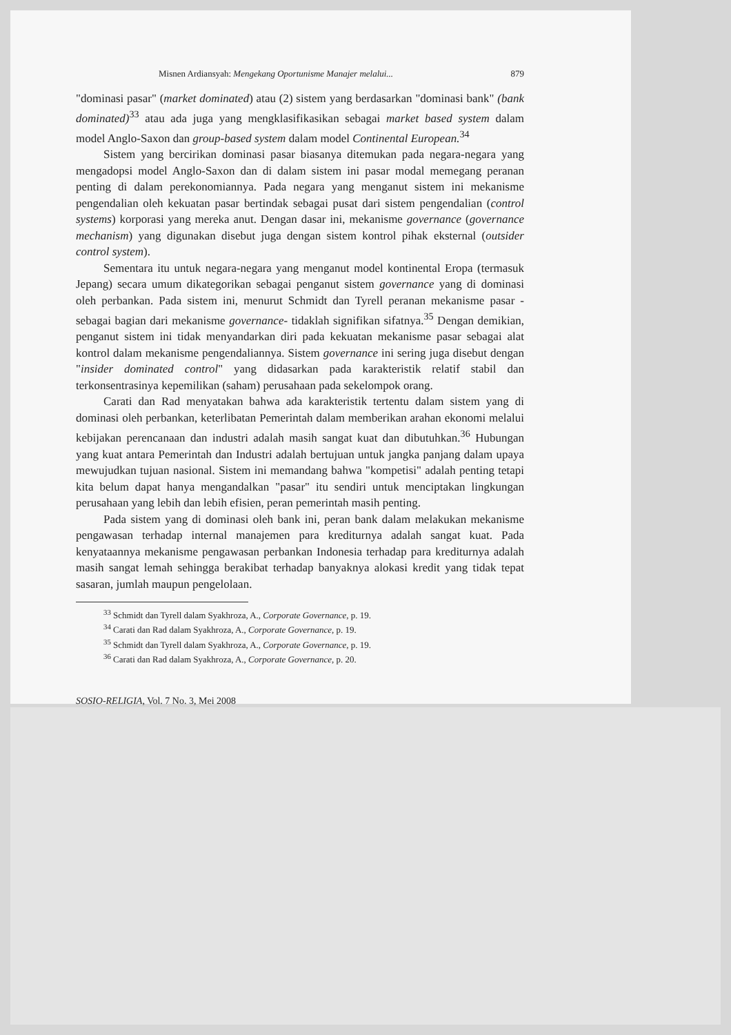Misnen Ardiansyah: Mengekang Oportunisme Manajer melalui... 879
"dominasi pasar" (market dominated) atau (2) sistem yang berdasarkan "dominasi bank" (bank dominated)<sup>33</sup> atau ada juga yang mengklasifikasikan sebagai market based system dalam model Anglo-Saxon dan group-based system dalam model Continental European.<sup>34</sup>
Sistem yang bercirikan dominasi pasar biasanya ditemukan pada negara-negara yang mengadopsi model Anglo-Saxon dan di dalam sistem ini pasar modal memegang peranan penting di dalam perekonomiannya. Pada negara yang menganut sistem ini mekanisme pengendalian oleh kekuatan pasar bertindak sebagai pusat dari sistem pengendalian (control systems) korporasi yang mereka anut. Dengan dasar ini, mekanisme governance (governance mechanism) yang digunakan disebut juga dengan sistem kontrol pihak eksternal (outsider control system).
Sementara itu untuk negara-negara yang menganut model kontinental Eropa (termasuk Jepang) secara umum dikategorikan sebagai penganut sistem governance yang di dominasi oleh perbankan. Pada sistem ini, menurut Schmidt dan Tyrell peranan mekanisme pasar -sebagai bagian dari mekanisme governance- tidaklah signifikan sifatnya.<sup>35</sup> Dengan demikian, penganut sistem ini tidak menyandarkan diri pada kekuatan mekanisme pasar sebagai alat kontrol dalam mekanisme pengendaliannya. Sistem governance ini sering juga disebut dengan "insider dominated control" yang didasarkan pada karakteristik relatif stabil dan terkonsentrasinya kepemilikan (saham) perusahaan pada sekelompok orang.
Carati dan Rad menyatakan bahwa ada karakteristik tertentu dalam sistem yang di dominasi oleh perbankan, keterlibatan Pemerintah dalam memberikan arahan ekonomi melalui kebijakan perencanaan dan industri adalah masih sangat kuat dan dibutuhkan.<sup>36</sup> Hubungan yang kuat antara Pemerintah dan Industri adalah bertujuan untuk jangka panjang dalam upaya mewujudkan tujuan nasional. Sistem ini memandang bahwa "kompetisi" adalah penting tetapi kita belum dapat hanya mengandalkan "pasar" itu sendiri untuk menciptakan lingkungan perusahaan yang lebih dan lebih efisien, peran pemerintah masih penting.
Pada sistem yang di dominasi oleh bank ini, peran bank dalam melakukan mekanisme pengawasan terhadap internal manajemen para krediturnya adalah sangat kuat. Pada kenyataannya mekanisme pengawasan perbankan Indonesia terhadap para krediturnya adalah masih sangat lemah sehingga berakibat terhadap banyaknya alokasi kredit yang tidak tepat sasaran, jumlah maupun pengelolaan.
<sup>33</sup> Schmidt dan Tyrell dalam Syakhroza, A., Corporate Governance, p. 19.
<sup>34</sup> Carati dan Rad dalam Syakhroza, A., Corporate Governance, p. 19.
<sup>35</sup> Schmidt dan Tyrell dalam Syakhroza, A., Corporate Governance, p. 19.
<sup>36</sup> Carati dan Rad dalam Syakhroza, A., Corporate Governance, p. 20.
SOSIO-RELIGIA, Vol. 7 No. 3, Mei 2008